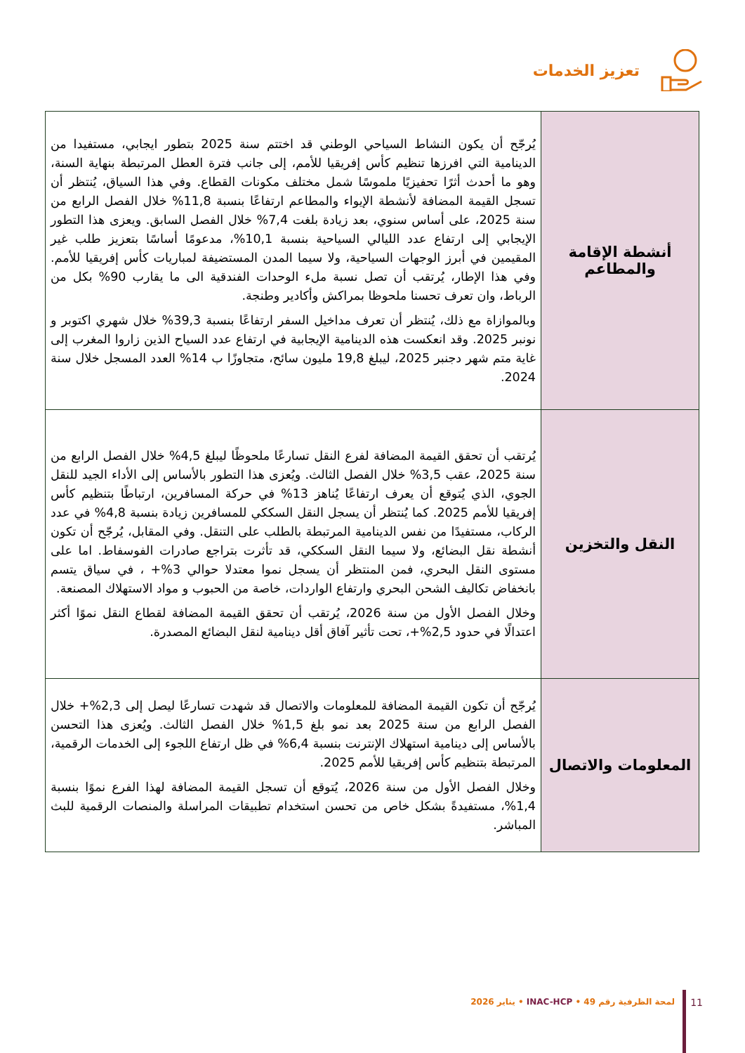تعزيز الخدمات
| أنشطة الإقامة والمطاعم | يُرجّح أن يكون النشاط السياحي الوطني قد اختتم سنة 2025 بتطور ايجابي، مستفيدا من الدينامية التي افرزها تنظيم كأس إفريقيا للأمم، إلى جانب فترة العطل المرتبطة بنهاية السنة، وهو ما أحدث أثرًا تحفيزيًا ملموسًا شمل مختلف مكونات القطاع. وفي هذا السياق، يُنتظر أن تسجل القيمة المضافة لأنشطة الإيواء والمطاعم ارتفاعًا بنسبة 11,8% خلال الفصل الرابع من سنة 2025، على أساس سنوي، بعد زيادة بلغت 7,4% خلال الفصل السابق. ويعزى هذا التطور الإيجابي إلى ارتفاع عدد الليالي السياحية بنسبة 10,1%، مدعومًا أساسًا بتعزيز طلب غير المقيمين في أبرز الوجهات السياحية، ولا سيما المدن المستضيفة لمباريات كأس إفريقيا للأمم. وفي هذا الإطار، يُرتقب أن تصل نسبة ملء الوحدات الفندقية الى ما يقارب 90% بكل من الرباط، وان تعرف تحسنا ملحوظا بمراكش وأكادير وطنجة. وبالموازاة مع ذلك، يُنتظر أن تعرف مداخيل السفر ارتفاعًا بنسبة 39,3% خلال شهري اكتوبر و نونبر 2025. وقد انعكست هذه الدينامية الإيجابية في ارتفاع عدد السياح الذين زاروا المغرب إلى غاية متم شهر دجنبر 2025، ليبلغ 19,8 مليون سائح، متجاوزًا ب 14% العدد المسجل خلال سنة 2024. |
| النقل والتخزين | يُرتقب أن تحقق القيمة المضافة لفرع النقل تسارعًا ملحوظًا ليبلغ 4,5% خلال الفصل الرابع من سنة 2025، عقب 3,5% خلال الفصل الثالث. ويُعزى هذا التطور بالأساس إلى الأداء الجيد للنقل الجوي، الذي يُتوقع أن يعرف ارتفاعًا يُناهز 13% في حركة المسافرين، ارتباطًا بتنظيم كأس إفريقيا للأمم 2025. كما يُنتظر أن يسجل النقل السككي للمسافرين زيادة بنسبة 4,8% في عدد الركاب، مستفيدًا من نفس الدينامية المرتبطة بالطلب على التنقل. وفي المقابل، يُرجّح أن تكون أنشطة نقل البضائع، ولا سيما النقل السككي، قد تأثرت بتراجع صادرات الفوسفاط. اما على مستوى النقل البحري، فمن المنتظر أن يسجل نموا معتدلا حوالي 3%+ ، في سياق يتسم بانخفاض تكاليف الشحن البحري وارتفاع الواردات، خاصة من الحبوب و مواد الاستهلاك المصنعة. وخلال الفصل الأول من سنة 2026، يُرتقب أن تحقق القيمة المضافة لقطاع النقل نموًا أكثر اعتدالًا في حدود 2,5%+، تحت تأثير آفاق أقل دينامية لنقل البضائع المصدرة. |
| المعلومات والاتصال | يُرجّح أن تكون القيمة المضافة للمعلومات والاتصال قد شهدت تسارعًا ليصل إلى 2,3%+ خلال الفصل الرابع من سنة 2025 بعد نمو بلغ 1,5% خلال الفصل الثالث. ويُعزى هذا التحسن بالأساس إلى دينامية استهلاك الإنترنت بنسبة 6,4% في ظل ارتفاع اللجوء إلى الخدمات الرقمية، المرتبطة بتنظيم كأس إفريقيا للأمم 2025. وخلال الفصل الأول من سنة 2026، يُتوقع أن تسجل القيمة المضافة لهذا الفرع نموًا بنسبة 1,4%، مستفيدةً بشكل خاص من تحسن استخدام تطبيقات المراسلة والمنصات الرقمية للبث المباشر. |
11
لمحة الظرفية رقم 49 • INAC-HCP • يناير 2026